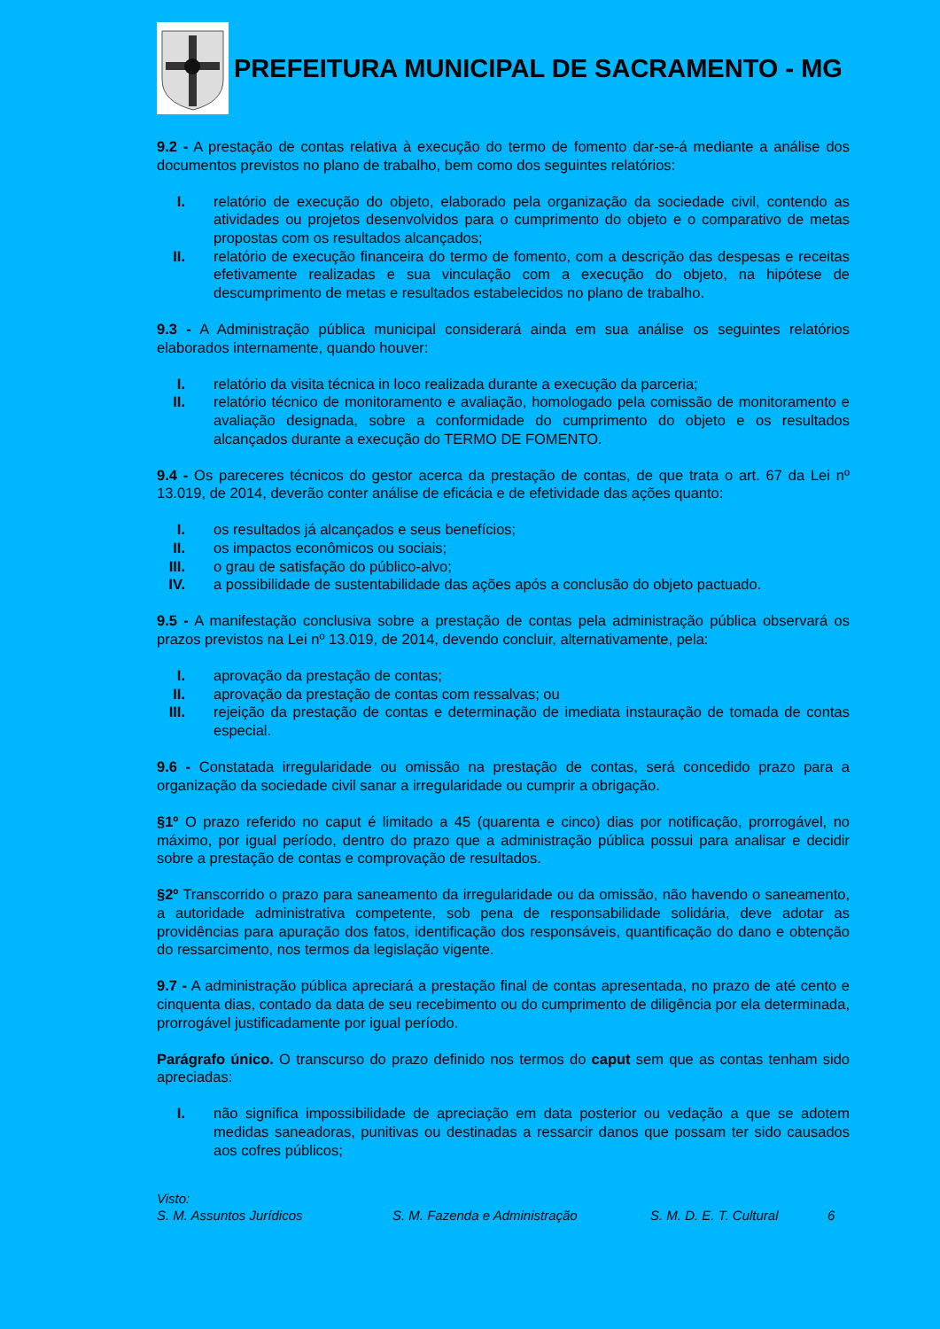PREFEITURA MUNICIPAL DE SACRAMENTO - MG
9.2 - A prestação de contas relativa à execução do termo de fomento dar-se-á mediante a análise dos documentos previstos no plano de trabalho, bem como dos seguintes relatórios:
I. relatório de execução do objeto, elaborado pela organização da sociedade civil, contendo as atividades ou projetos desenvolvidos para o cumprimento do objeto e o comparativo de metas propostas com os resultados alcançados;
II. relatório de execução financeira do termo de fomento, com a descrição das despesas e receitas efetivamente realizadas e sua vinculação com a execução do objeto, na hipótese de descumprimento de metas e resultados estabelecidos no plano de trabalho.
9.3 - A Administração pública municipal considerará ainda em sua análise os seguintes relatórios elaborados internamente, quando houver:
I. relatório da visita técnica in loco realizada durante a execução da parceria;
II. relatório técnico de monitoramento e avaliação, homologado pela comissão de monitoramento e avaliação designada, sobre a conformidade do cumprimento do objeto e os resultados alcançados durante a execução do TERMO DE FOMENTO.
9.4 - Os pareceres técnicos do gestor acerca da prestação de contas, de que trata o art. 67 da Lei nº 13.019, de 2014, deverão conter análise de eficácia e de efetividade das ações quanto:
I. os resultados já alcançados e seus benefícios;
II. os impactos econômicos ou sociais;
III. o grau de satisfação do público-alvo;
IV. a possibilidade de sustentabilidade das ações após a conclusão do objeto pactuado.
9.5 - A manifestação conclusiva sobre a prestação de contas pela administração pública observará os prazos previstos na Lei nº 13.019, de 2014, devendo concluir, alternativamente, pela:
I. aprovação da prestação de contas;
II. aprovação da prestação de contas com ressalvas; ou
III. rejeição da prestação de contas e determinação de imediata instauração de tomada de contas especial.
9.6 - Constatada irregularidade ou omissão na prestação de contas, será concedido prazo para a organização da sociedade civil sanar a irregularidade ou cumprir a obrigação.
§1º O prazo referido no caput é limitado a 45 (quarenta e cinco) dias por notificação, prorrogável, no máximo, por igual período, dentro do prazo que a administração pública possui para analisar e decidir sobre a prestação de contas e comprovação de resultados.
§2º Transcorrido o prazo para saneamento da irregularidade ou da omissão, não havendo o saneamento, a autoridade administrativa competente, sob pena de responsabilidade solidária, deve adotar as providências para apuração dos fatos, identificação dos responsáveis, quantificação do dano e obtenção do ressarcimento, nos termos da legislação vigente.
9.7 - A administração pública apreciará a prestação final de contas apresentada, no prazo de até cento e cinquenta dias, contado da data de seu recebimento ou do cumprimento de diligência por ela determinada, prorrogável justificadamente por igual período.
Parágrafo único. O transcurso do prazo definido nos termos do caput sem que as contas tenham sido apreciadas:
I. não significa impossibilidade de apreciação em data posterior ou vedação a que se adotem medidas saneadoras, punitivas ou destinadas a ressarcir danos que possam ter sido causados aos cofres públicos;
Visto:
S. M. Assuntos Jurídicos S. M. Fazenda e Administração S. M. D. E. T. Cultural 6